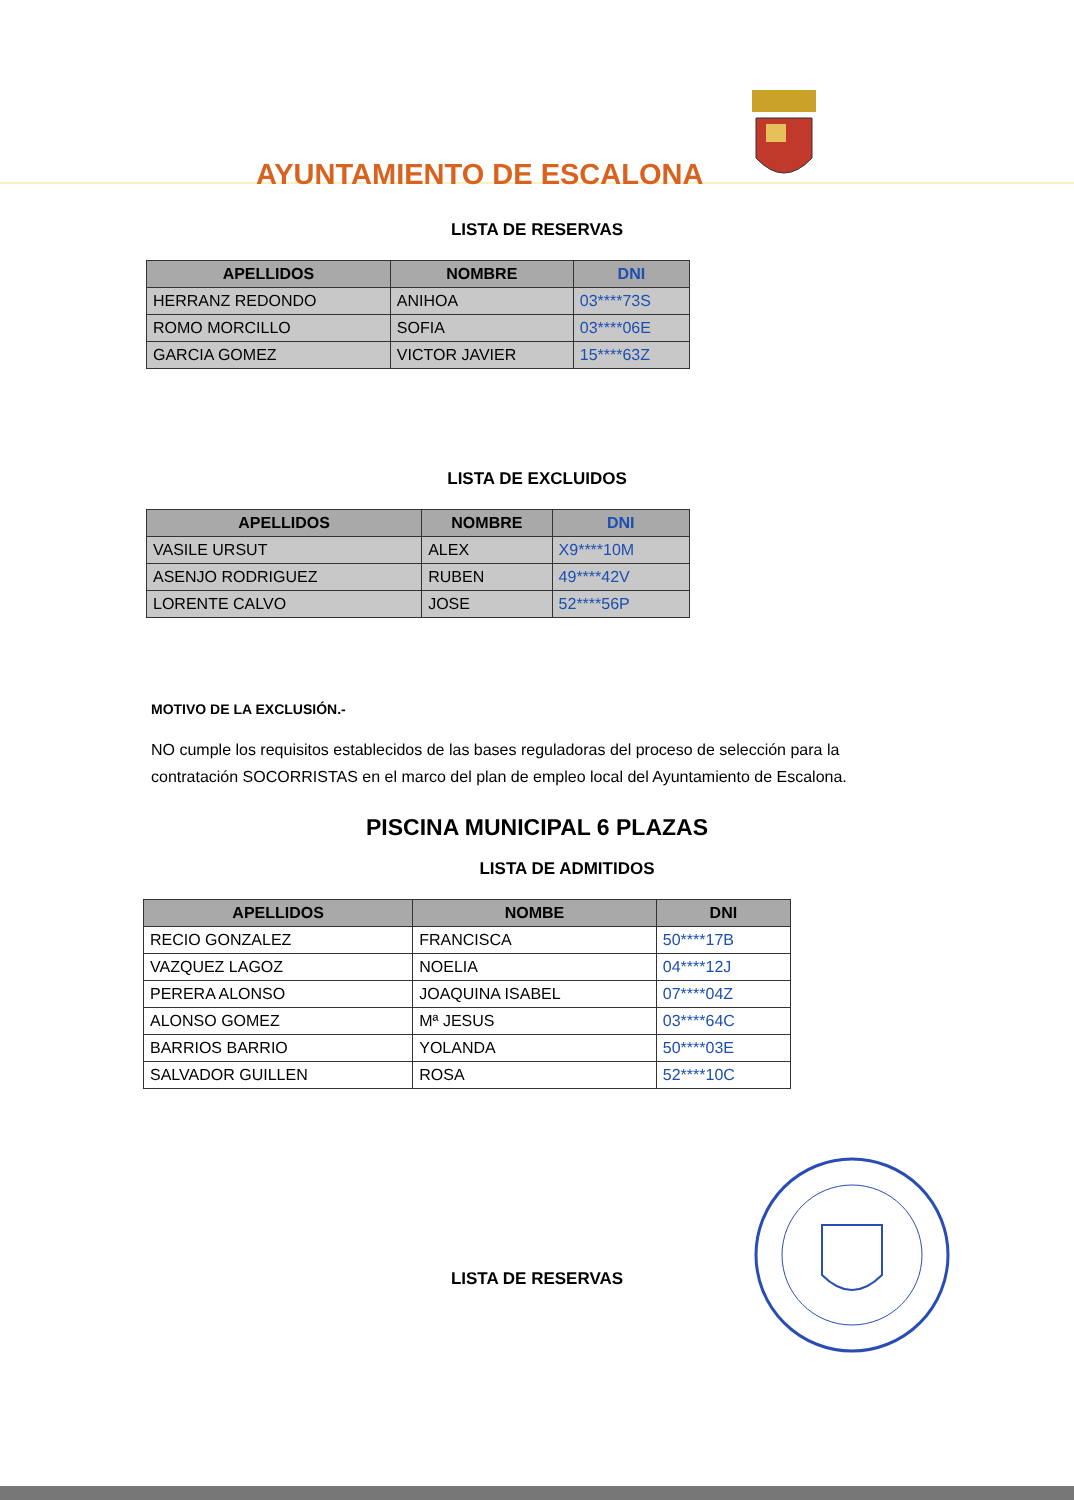AYUNTAMIENTO DE ESCALONA
LISTA DE RESERVAS
| APELLIDOS | NOMBRE | DNI |
| --- | --- | --- |
| HERRANZ REDONDO | ANIHOA | 03****73S |
| ROMO MORCILLO | SOFIA | 03****06E |
| GARCIA GOMEZ | VICTOR JAVIER | 15****63Z |
LISTA DE EXCLUIDOS
| APELLIDOS | NOMBRE | DNI |
| --- | --- | --- |
| VASILE URSUT | ALEX | X9****10M |
| ASENJO RODRIGUEZ | RUBEN | 49****42V |
| LORENTE CALVO | JOSE | 52****56P |
MOTIVO DE LA EXCLUSIÓN.-
NO cumple los requisitos establecidos de las bases reguladoras del proceso de selección para la contratación SOCORRISTAS en el marco del plan de empleo local del Ayuntamiento de Escalona.
PISCINA MUNICIPAL 6 PLAZAS
LISTA DE ADMITIDOS
| APELLIDOS | NOMBE | DNI |
| --- | --- | --- |
| RECIO GONZALEZ | FRANCISCA | 50****17B |
| VAZQUEZ LAGOZ | NOELIA | 04****12J |
| PERERA ALONSO | JOAQUINA ISABEL | 07****04Z |
| ALONSO GOMEZ | Mª JESUS | 03****64C |
| BARRIOS BARRIO | YOLANDA | 50****03E |
| SALVADOR GUILLEN | ROSA | 52****10C |
LISTA DE RESERVAS